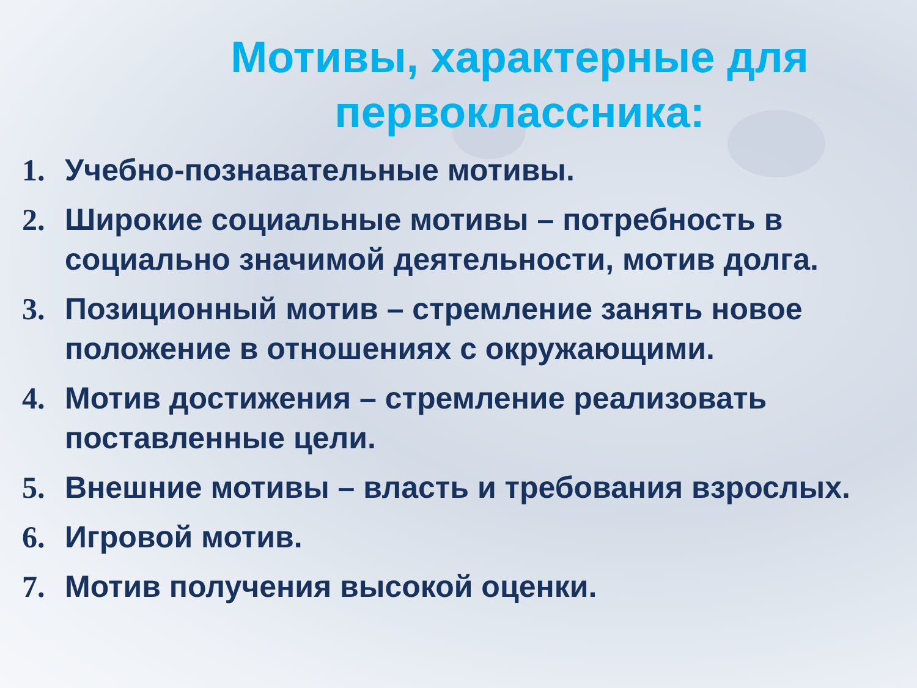Мотивы, характерные для первоклассника:
1. Учебно-познавательные мотивы.
2. Широкие социальные мотивы – потребность в социально значимой деятельности, мотив долга.
3. Позиционный мотив – стремление занять новое положение в отношениях с окружающими.
4. Мотив достижения – стремление реализовать поставленные цели.
5. Внешние мотивы – власть и требования взрослых.
6. Игровой мотив.
7. Мотив получения высокой оценки.